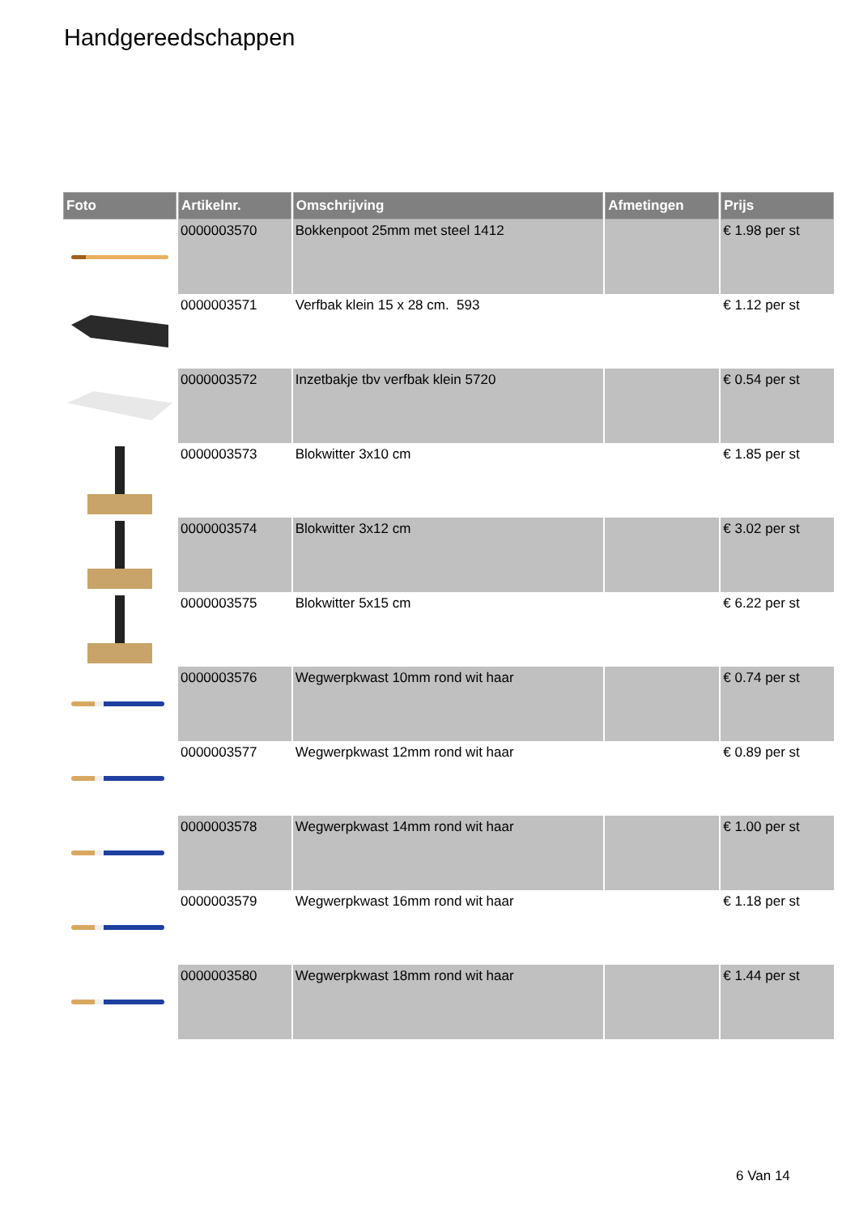Handgereedschappen
| Foto | Artikelnr. | Omschrijving | Afmetingen | Prijs |
| --- | --- | --- | --- | --- |
| | 0000003570 | Bokkenpoot 25mm met steel 1412 | | € 1.98 per st |
| | 0000003571 | Verfbak klein 15 x 28 cm. 593 | | € 1.12 per st |
| | 0000003572 | Inzetbakje tbv verfbak klein 5720 | | € 0.54 per st |
| | 0000003573 | Blokwitter 3x10 cm | | € 1.85 per st |
| | 0000003574 | Blokwitter 3x12 cm | | € 3.02 per st |
| | 0000003575 | Blokwitter 5x15 cm | | € 6.22 per st |
| | 0000003576 | Wegwerpkwast 10mm rond wit haar | | € 0.74 per st |
| | 0000003577 | Wegwerpkwast 12mm rond wit haar | | € 0.89 per st |
| | 0000003578 | Wegwerpkwast 14mm rond wit haar | | € 1.00 per st |
| | 0000003579 | Wegwerpkwast 16mm rond wit haar | | € 1.18 per st |
| | 0000003580 | Wegwerpkwast 18mm rond wit haar | | € 1.44 per st |
6 Van 14